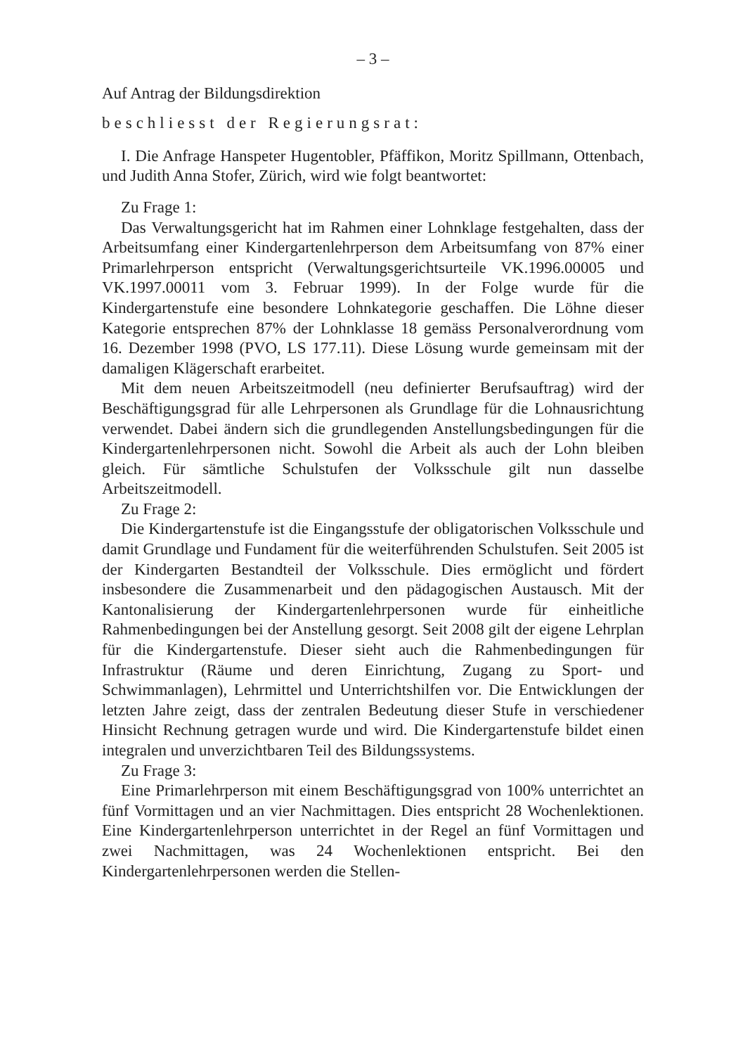– 3 –
Auf Antrag der Bildungsdirektion
beschliesst der Regierungsrat:
I. Die Anfrage Hanspeter Hugentobler, Pfäffikon, Moritz Spillmann, Ottenbach, und Judith Anna Stofer, Zürich, wird wie folgt beantwortet:
Zu Frage 1:
Das Verwaltungsgericht hat im Rahmen einer Lohnklage festgehalten, dass der Arbeitsumfang einer Kindergartenlehrperson dem Arbeitsumfang von 87% einer Primarlehrperson entspricht (Verwaltungsgerichtsurteile VK.1996.00005 und VK.1997.00011 vom 3. Februar 1999). In der Folge wurde für die Kindergartenstufe eine besondere Lohnkategorie geschaffen. Die Löhne dieser Kategorie entsprechen 87% der Lohnklasse 18 gemäss Personalverordnung vom 16. Dezember 1998 (PVO, LS 177.11). Diese Lösung wurde gemeinsam mit der damaligen Klägerschaft erarbeitet.
Mit dem neuen Arbeitszeitmodell (neu definierter Berufsauftrag) wird der Beschäftigungsgrad für alle Lehrpersonen als Grundlage für die Lohnausrichtung verwendet. Dabei ändern sich die grundlegenden Anstellungsbedingungen für die Kindergartenlehrpersonen nicht. Sowohl die Arbeit als auch der Lohn bleiben gleich. Für sämtliche Schulstufen der Volksschule gilt nun dasselbe Arbeitszeitmodell.
Zu Frage 2:
Die Kindergartenstufe ist die Eingangsstufe der obligatorischen Volksschule und damit Grundlage und Fundament für die weiterführenden Schulstufen. Seit 2005 ist der Kindergarten Bestandteil der Volksschule. Dies ermöglicht und fördert insbesondere die Zusammenarbeit und den pädagogischen Austausch. Mit der Kantonalisierung der Kindergartenlehrpersonen wurde für einheitliche Rahmenbedingungen bei der Anstellung gesorgt. Seit 2008 gilt der eigene Lehrplan für die Kindergartenstufe. Dieser sieht auch die Rahmenbedingungen für Infrastruktur (Räume und deren Einrichtung, Zugang zu Sport- und Schwimmanlagen), Lehrmittel und Unterrichtshilfen vor. Die Entwicklungen der letzten Jahre zeigt, dass der zentralen Bedeutung dieser Stufe in verschiedener Hinsicht Rechnung getragen wurde und wird. Die Kindergartenstufe bildet einen integralen und unverzichtbaren Teil des Bildungssystems.
Zu Frage 3:
Eine Primarlehrperson mit einem Beschäftigungsgrad von 100% unterrichtet an fünf Vormittagen und an vier Nachmittagen. Dies entspricht 28 Wochenlektionen. Eine Kindergartenlehrperson unterrichtet in der Regel an fünf Vormittagen und zwei Nachmittagen, was 24 Wochenlektionen entspricht. Bei den Kindergartenlehrpersonen werden die Stellen-